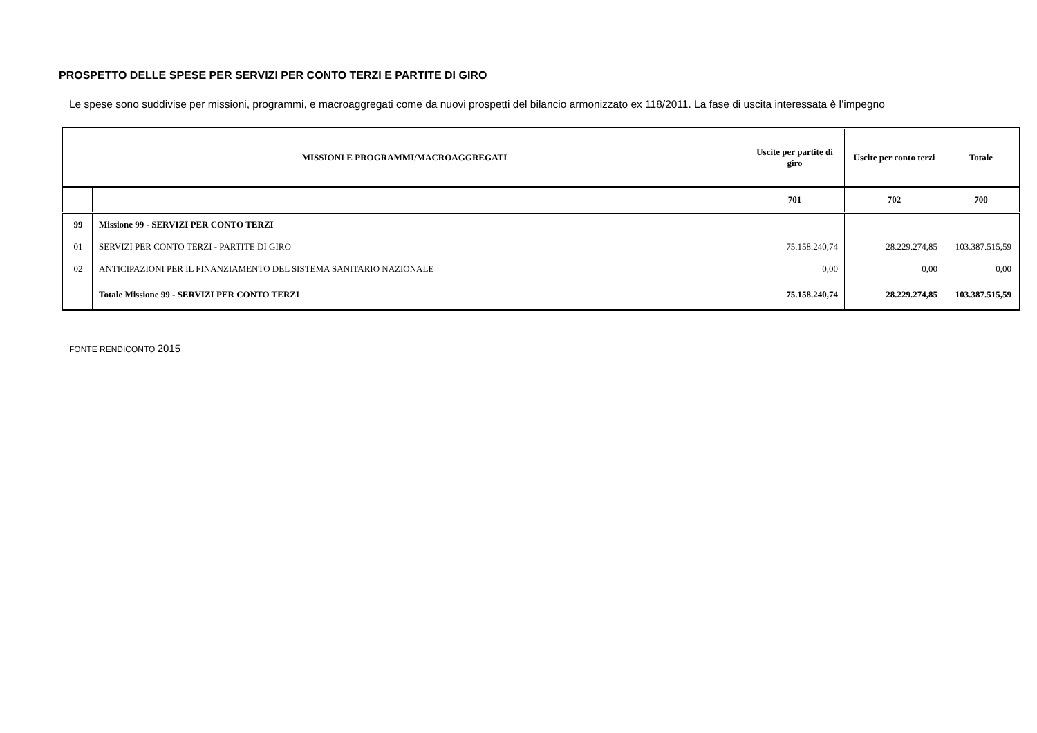PROSPETTO DELLE SPESE PER SERVIZI PER CONTO TERZI E PARTITE DI GIRO
Le spese sono suddivise per missioni, programmi, e macroaggregati come da nuovi prospetti del bilancio armonizzato ex 118/2011. La fase di uscita interessata è l’impegno
| MISSIONI E PROGRAMMI/MACROAGGREGATI | | Uscite per partite di giro | Uscite per conto terzi | Totale |
| --- | --- | --- | --- | --- |
| | | 701 | 702 | 700 |
| 99 | Missione 99 - SERVIZI PER CONTO TERZI | | | |
| 01 | SERVIZI PER CONTO TERZI - PARTITE DI GIRO | 75.158.240,74 | 28.229.274,85 | 103.387.515,59 |
| 02 | ANTICIPAZIONI PER IL FINANZIAMENTO DEL SISTEMA SANITARIO NAZIONALE | 0,00 | 0,00 | 0,00 |
| | Totale Missione 99 - SERVIZI PER CONTO TERZI | 75.158.240,74 | 28.229.274,85 | 103.387.515,59 |
FONTE RENDICONTO 2015